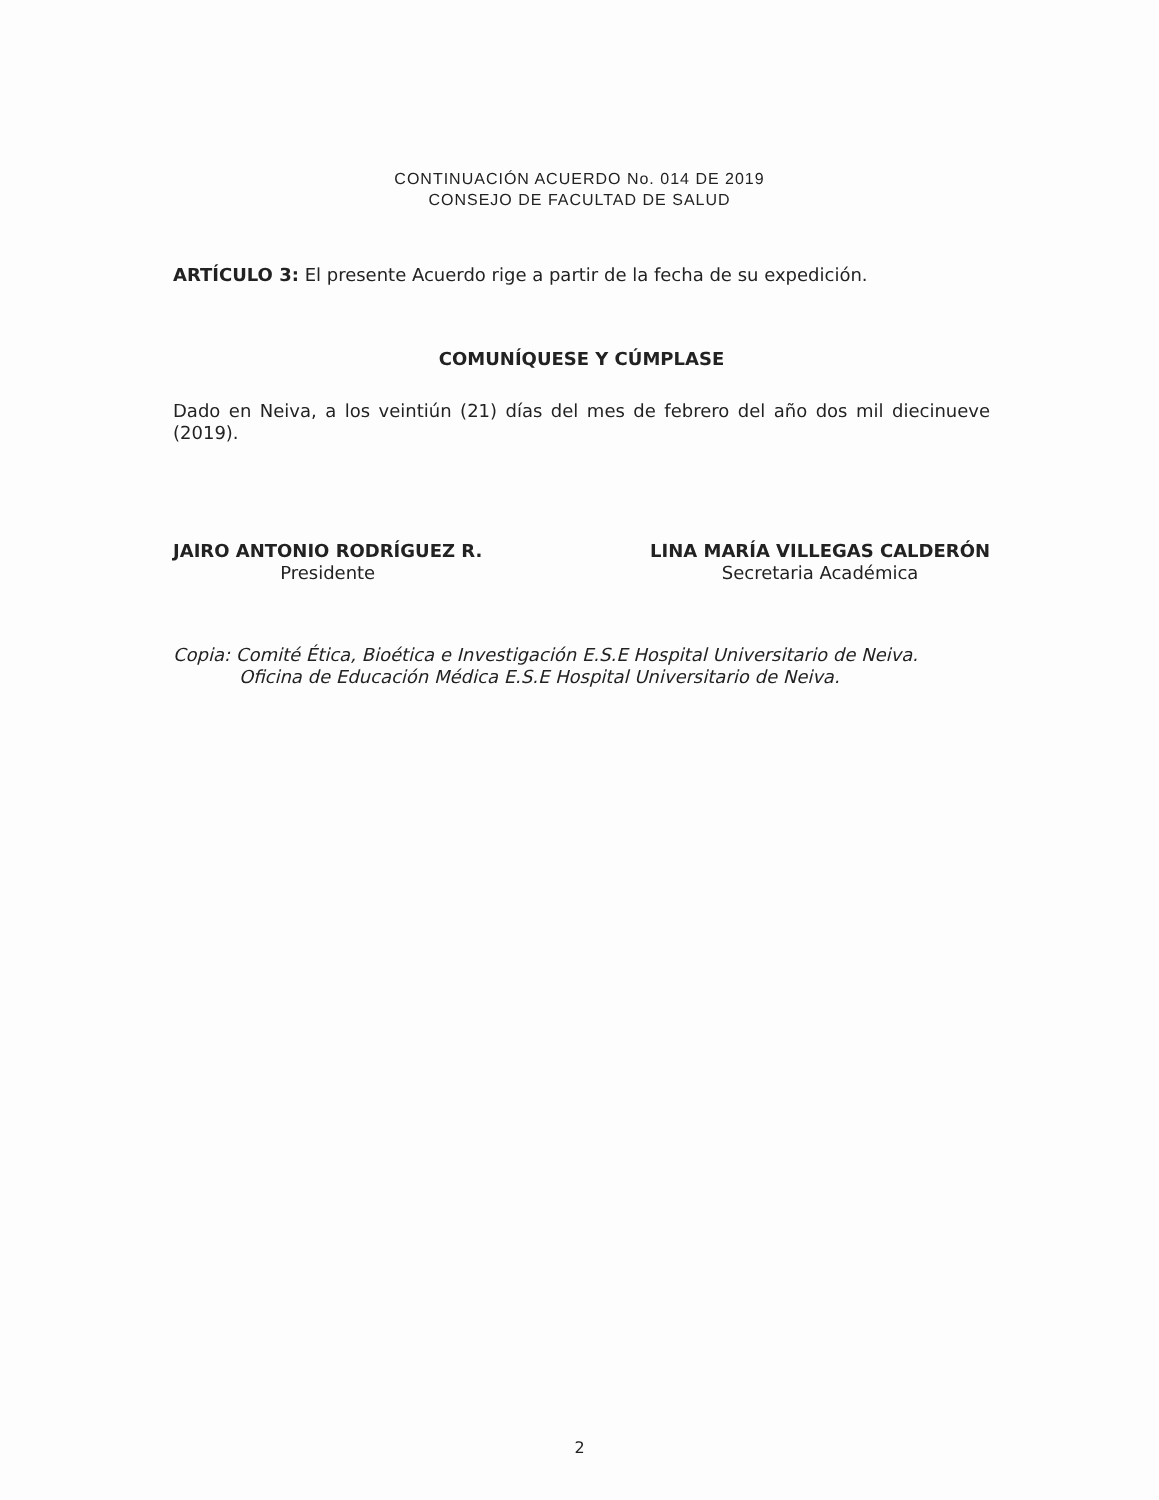CONTINUACIÓN ACUERDO No. 014 DE 2019
CONSEJO DE FACULTAD DE SALUD
ARTÍCULO 3: El presente Acuerdo rige a partir de la fecha de su expedición.
COMUNÍQUESE Y CÚMPLASE
Dado en Neiva, a los veintiún (21) días del mes de febrero del año dos mil diecinueve (2019).
JAIRO ANTONIO RODRÍGUEZ R.
Presidente
LINA MARÍA VILLEGAS CALDERÓN
Secretaria Académica
Copia: Comité Ética, Bioética e Investigación E.S.E Hospital Universitario de Neiva.
Oficina de Educación Médica E.S.E Hospital Universitario de Neiva.
2